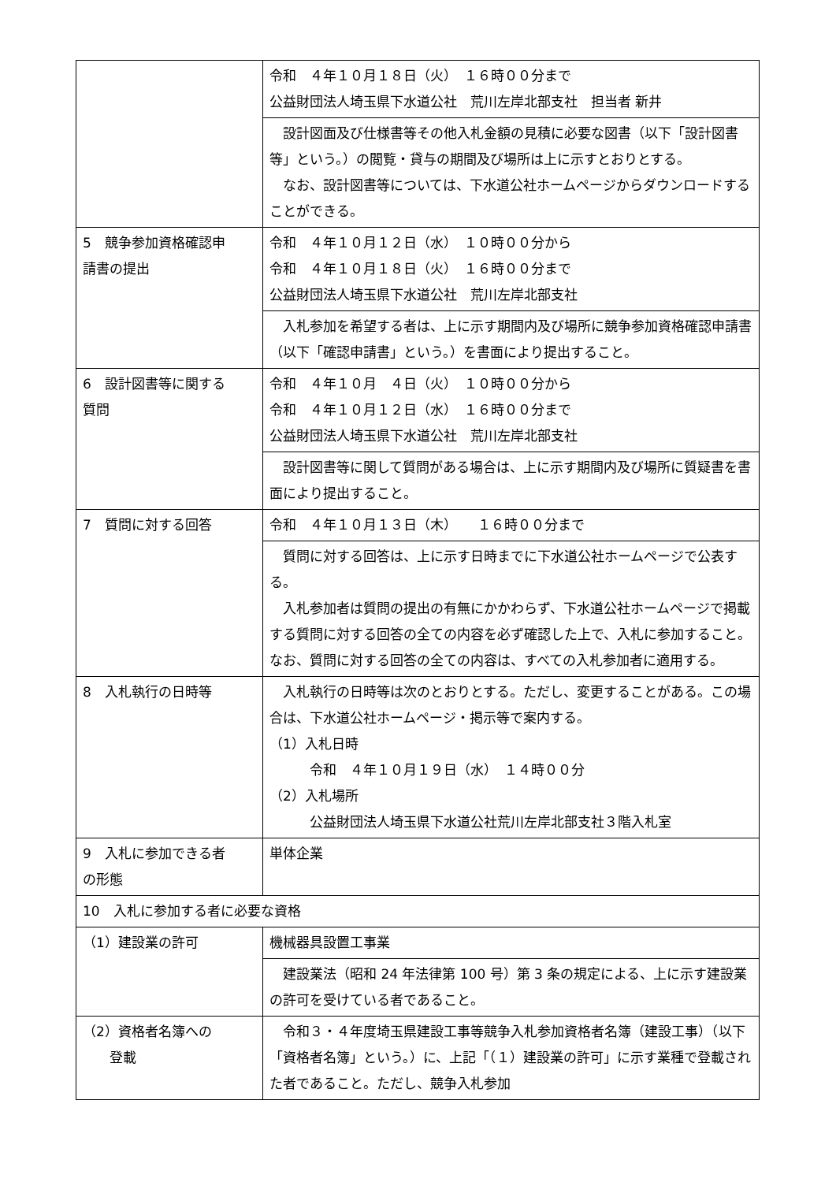| | 令和 ４年１０月１８日（火） １６時００分まで 公益財団法人埼玉県下水道公社 荒川左岸北部支社 担当者 新井 |
| | 設計図面及び仕様書等その他入札金額の見積に必要な図書（以下「設計図書等」という。）の閲覧・貸与の期間及び場所は上に示すとおりとする。 なお、設計図書等については、下水道公社ホームページからダウンロードすることができる。 |
| 5 競争参加資格確認申 請書の提出 | 令和 ４年１０月１２日（水） １０時００分から 令和 ４年１０月１８日（火） １６時００分まで 公益財団法人埼玉県下水道公社 荒川左岸北部支社 |
| | 入札参加を希望する者は、上に示す期間内及び場所に競争参加資格確認申請書（以下「確認申請書」という。）を書面により提出すること。 |
| 6 設計図書等に関する 質問 | 令和 ４年１０月 ４日（火） １０時００分から 令和 ４年１０月１２日（水） １６時００分まで 公益財団法人埼玉県下水道公社 荒川左岸北部支社 |
| | 設計図書等に関して質問がある場合は、上に示す期間内及び場所に質疑書を書面により提出すること。 |
| 7 質問に対する回答 | 令和 ４年１０月１３日（木） １６時００分まで |
| | 質問に対する回答は、上に示す日時までに下水道公社ホームページで公表する。 入札参加者は質問の提出の有無にかかわらず、下水道公社ホームページで掲載する質問に対する回答の全ての内容を必ず確認した上で、入札に参加すること。なお、質問に対する回答の全ての内容は、すべての入札参加者に適用する。 |
| 8 入札執行の日時等 | 入札執行の日時等は次のとおりとする。ただし、変更することがある。この場合は、下水道公社ホームページ・掲示等で案内する。 （1）入札日時 令和 ４年１０月１９日（水） １４時００分 （2）入札場所 公益財団法人埼玉県下水道公社荒川左岸北部支社３階入札室 |
| 9 入札に参加できる者 の形態 | 単体企業 |
| 10 入札に参加する者に必要な資格 | |
| （1）建設業の許可 | 機械器具設置工事業 |
| | 建設業法（昭和 24 年法律第 100 号）第 3 条の規定による、上に示す建設業の許可を受けている者であること。 |
| （2）資格者名簿への 登載 | 令和３・４年度埼玉県建設工事等競争入札参加資格者名簿（建設工事）（以下「資格者名簿」という。）に、上記「（１）建設業の許可」に示す業種で登載された者であること。ただし、競争入札参加 |